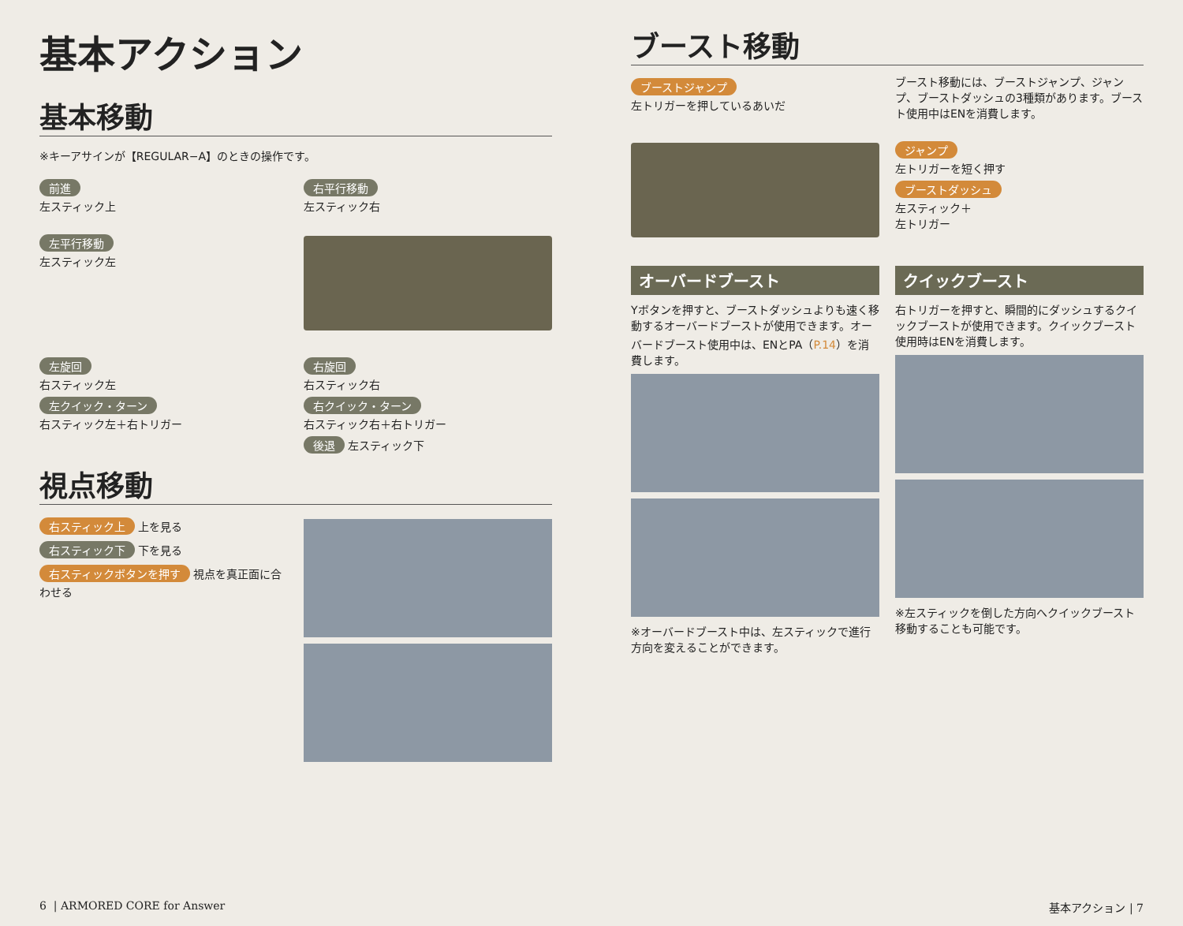基本アクション
基本移動
※キーアサインが【REGULAR−A】のときの操作です。
前進
左スティック上
右平行移動
左スティック右
左平行移動
左スティック左
左旋回
右スティック左
左クイック・ターン
右スティック左＋右トリガー
右旋回
右スティック右
右クイック・ターン
右スティック右＋右トリガー
後退 左スティック下
視点移動
右スティック上 上を見る
右スティック下 下を見る
右スティックボタンを押す 視点を真正面に合わせる
ブースト移動
ブーストジャンプ
左トリガーを押しているあいだ
ブースト移動には、ブーストジャンプ、ジャンプ、ブーストダッシュの3種類があります。ブースト使用中はENを消費します。
ジャンプ
左トリガーを短く押す
ブーストダッシュ
左スティック＋
左トリガー
オーバードブースト
Yボタンを押すと、ブーストダッシュよりも速く移動するオーバードブーストが使用できます。オーバードブースト使用中は、ENとPA（P.14）を消費します。
※オーバードブースト中は、左スティックで進行方向を変えることができます。
クイックブースト
右トリガーを押すと、瞬間的にダッシュするクイックブーストが使用できます。クイックブースト使用時はENを消費します。
※左スティックを倒した方向へクイックブースト移動することも可能です。
6 | ARMORED CORE for Answer 基本アクション | 7